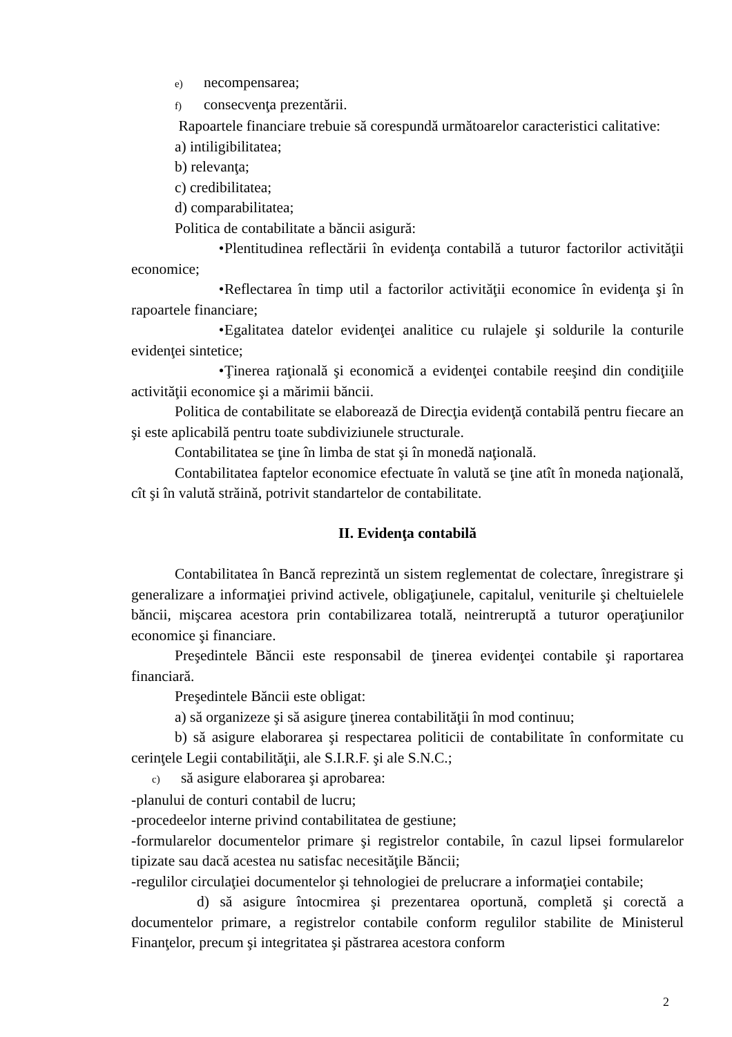e) necompensarea;
f) consecvenţa prezentării.
Rapoartele financiare trebuie să corespundă următoarelor caracteristici calitative:
a) intiligibilitatea;
b) relevanţa;
c) credibilitatea;
d) comparabilitatea;
Politica de contabilitate a băncii asigură:
• Plentitudinea reflectării în evidenţa contabilă a tuturor factorilor activităţii economice;
• Reflectarea în timp util a factorilor activităţii economice în evidenţa şi în rapoartele financiare;
• Egalitatea datelor evidenţei analitice cu rulajele şi soldurile la conturile evidenţei sintetice;
• Ţinerea raţională şi economică a evidenţei contabile reeşind din condiţiile activităţii economice şi a mărimii băncii.
Politica de contabilitate se elaborează de Direcţia evidenţă contabilă pentru fiecare an şi este aplicabilă pentru toate subdiviziunele structurale.
Contabilitatea se ţine în limba de stat şi în monedă naţională.
Contabilitatea faptelor economice efectuate în valută se ţine atît în moneda naţională, cît şi în valută străină, potrivit standartelor de contabilitate.
II. Evidenţa contabilă
Contabilitatea în Bancă reprezintă un sistem reglementat de colectare, înregistrare şi generalizare a informaţiei privind activele, obligaţiunele, capitalul, veniturile şi cheltuielele băncii, mişcarea acestora prin contabilizarea totală, neintreruptă a tuturor operaţiunilor economice şi financiare.
Preşedintele Băncii este responsabil de ţinerea evidenţei contabile şi raportarea financiară.
Preşedintele Băncii este obligat:
a) să organizeze şi să asigure ţinerea contabilităţii în mod continuu;
b) să asigure elaborarea şi respectarea politicii de contabilitate în conformitate cu cerinţele Legii contabilităţii, ale S.I.R.F. şi ale S.N.C.;
c) să asigure elaborarea şi aprobarea:
-planului de conturi contabil de lucru;
-procedeelor interne privind contabilitatea de gestiune;
-formularelor documentelor primare şi registrelor contabile, în cazul lipsei formularelor tipizate sau dacă acestea nu satisfac necesităţile Băncii;
-regulilor circulaţiei documentelor şi tehnologiei de prelucrare a informaţiei contabile;
d) să asigure întocmirea şi prezentarea oportună, completă şi corectă a documentelor primare, a registrelor contabile conform regulilor stabilite de Ministerul Finanţelor, precum şi integritatea şi păstrarea acestora conform
2